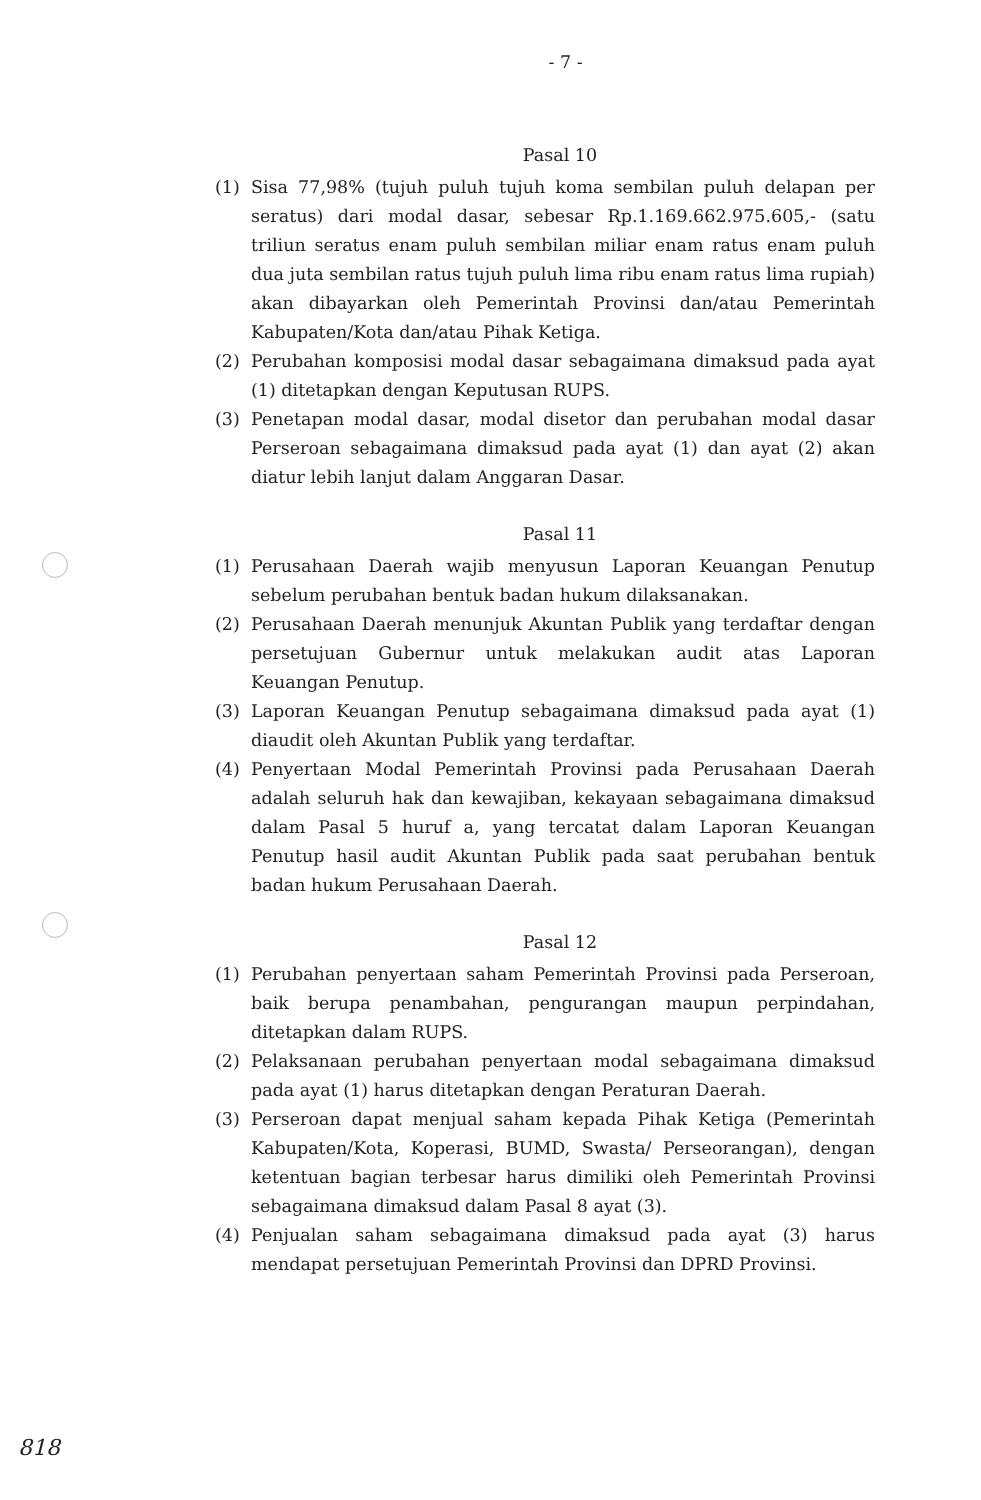- 7 -
Pasal 10
(1) Sisa 77,98% (tujuh puluh tujuh koma sembilan puluh delapan per seratus) dari modal dasar, sebesar Rp.1.169.662.975.605,- (satu triliun seratus enam puluh sembilan miliar enam ratus enam puluh dua juta sembilan ratus tujuh puluh lima ribu enam ratus lima rupiah) akan dibayarkan oleh Pemerintah Provinsi dan/atau Pemerintah Kabupaten/Kota dan/atau Pihak Ketiga.
(2) Perubahan komposisi modal dasar sebagaimana dimaksud pada ayat (1) ditetapkan dengan Keputusan RUPS.
(3) Penetapan modal dasar, modal disetor dan perubahan modal dasar Perseroan sebagaimana dimaksud pada ayat (1) dan ayat (2) akan diatur lebih lanjut dalam Anggaran Dasar.
Pasal 11
(1) Perusahaan Daerah wajib menyusun Laporan Keuangan Penutup sebelum perubahan bentuk badan hukum dilaksanakan.
(2) Perusahaan Daerah menunjuk Akuntan Publik yang terdaftar dengan persetujuan Gubernur untuk melakukan audit atas Laporan Keuangan Penutup.
(3) Laporan Keuangan Penutup sebagaimana dimaksud pada ayat (1) diaudit oleh Akuntan Publik yang terdaftar.
(4) Penyertaan Modal Pemerintah Provinsi pada Perusahaan Daerah adalah seluruh hak dan kewajiban, kekayaan sebagaimana dimaksud dalam Pasal 5 huruf a, yang tercatat dalam Laporan Keuangan Penutup hasil audit Akuntan Publik pada saat perubahan bentuk badan hukum Perusahaan Daerah.
Pasal 12
(1) Perubahan penyertaan saham Pemerintah Provinsi pada Perseroan, baik berupa penambahan, pengurangan maupun perpindahan, ditetapkan dalam RUPS.
(2) Pelaksanaan perubahan penyertaan modal sebagaimana dimaksud pada ayat (1) harus ditetapkan dengan Peraturan Daerah.
(3) Perseroan dapat menjual saham kepada Pihak Ketiga (Pemerintah Kabupaten/Kota, Koperasi, BUMD, Swasta/ Perseorangan), dengan ketentuan bagian terbesar harus dimiliki oleh Pemerintah Provinsi sebagaimana dimaksud dalam Pasal 8 ayat (3).
(4) Penjualan saham sebagaimana dimaksud pada ayat (3) harus mendapat persetujuan Pemerintah Provinsi dan DPRD Provinsi.
818